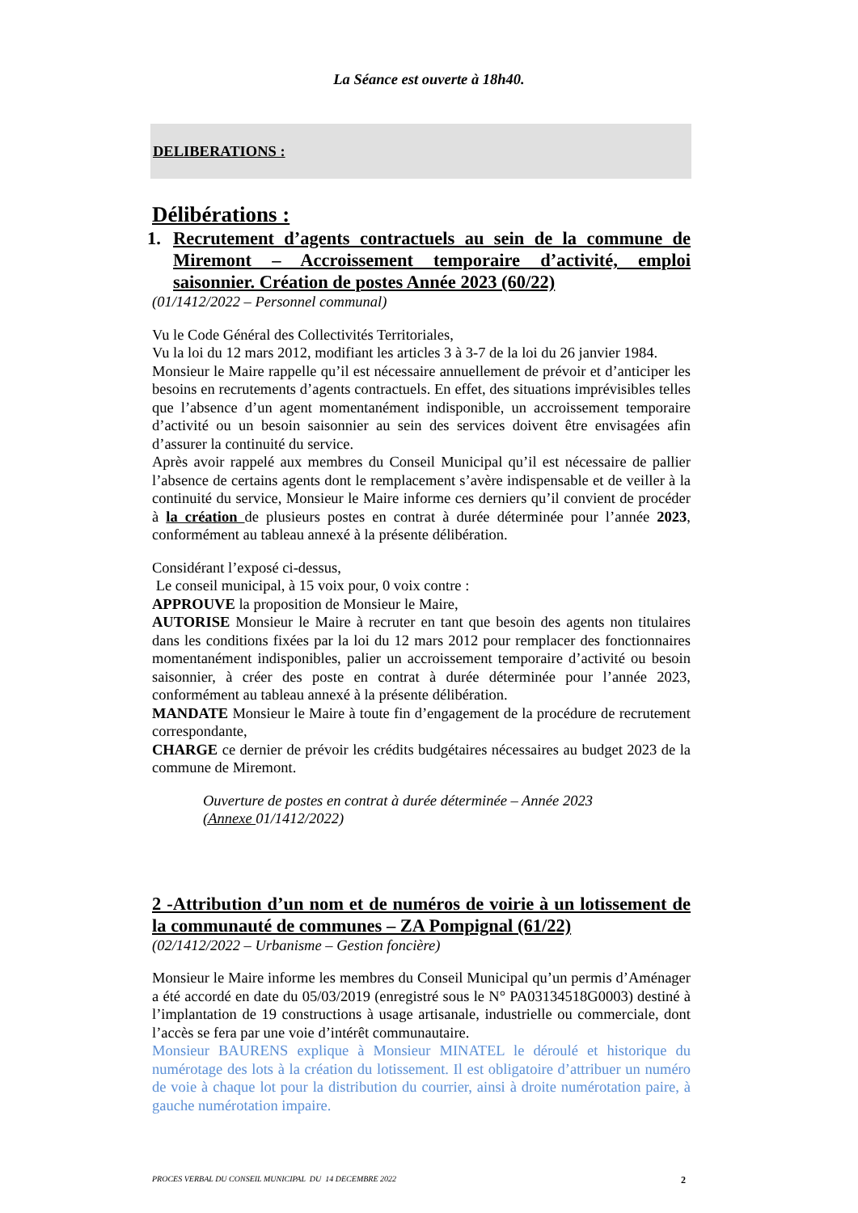La Séance est ouverte à 18h40.
DELIBERATIONS :
Délibérations :
1. Recrutement d’agents contractuels au sein de la commune de Miremont – Accroissement temporaire d’activité, emploi saisonnier. Création de postes Année 2023 (60/22)
(01/1412/2022 – Personnel communal)
Vu le Code Général des Collectivités Territoriales,
Vu la loi du 12 mars 2012, modifiant les articles 3 à 3-7 de la loi du 26 janvier 1984.
Monsieur le Maire rappelle qu’il est nécessaire annuellement de prévoir et d’anticiper les besoins en recrutements d’agents contractuels. En effet, des situations imprévisibles telles que l’absence d’un agent momentanément indisponible, un accroissement temporaire d’activité ou un besoin saisonnier au sein des services doivent être envisagées afin d’assurer la continuité du service.
Après avoir rappelé aux membres du Conseil Municipal qu’il est nécessaire de pallier l’absence de certains agents dont le remplacement s’avère indispensable et de veiller à la continuité du service, Monsieur le Maire informe ces derniers qu’il convient de procéder à la création de plusieurs postes en contrat à durée déterminée pour l’année 2023, conformément au tableau annexé à la présente délibération.
Considérant l’exposé ci-dessus,
Le conseil municipal, à 15 voix pour, 0 voix contre :
APPROUVE la proposition de Monsieur le Maire,
AUTORISE Monsieur le Maire à recruter en tant que besoin des agents non titulaires dans les conditions fixées par la loi du 12 mars 2012 pour remplacer des fonctionnaires momentanément indisponibles, palier un accroissement temporaire d’activité ou besoin saisonnier, à créer des poste en contrat à durée déterminée pour l’année 2023, conformément au tableau annexé à la présente délibération.
MANDATE Monsieur le Maire à toute fin d’engagement de la procédure de recrutement correspondante,
CHARGE ce dernier de prévoir les crédits budgétaires nécessaires au budget 2023 de la commune de Miremont.
Ouverture de postes en contrat à durée déterminée – Année 2023
(Annexe 01/1412/2022)
2 -Attribution d’un nom et de numéros de voirie à un lotissement de la communauté de communes – ZA Pompignal (61/22)
(02/1412/2022 – Urbanisme – Gestion foncière)
Monsieur le Maire informe les membres du Conseil Municipal qu’un permis d’Aménager a été accordé en date du 05/03/2019 (enregistré sous le N° PA03134518G0003) destiné à l’implantation de 19 constructions à usage artisanale, industrielle ou commerciale, dont l’accès se fera par une voie d’intérêt communautaire.
Monsieur BAURENS explique à Monsieur MINATEL le déroulé et historique du numérotage des lots à la création du lotissement. Il est obligatoire d’attribuer un numéro de voie à chaque lot pour la distribution du courrier, ainsi à droite numérotation paire, à gauche numérotation impaire.
PROCES VERBAL DU CONSEIL MUNICIPAL DU 14 DECEMBRE 2022 2